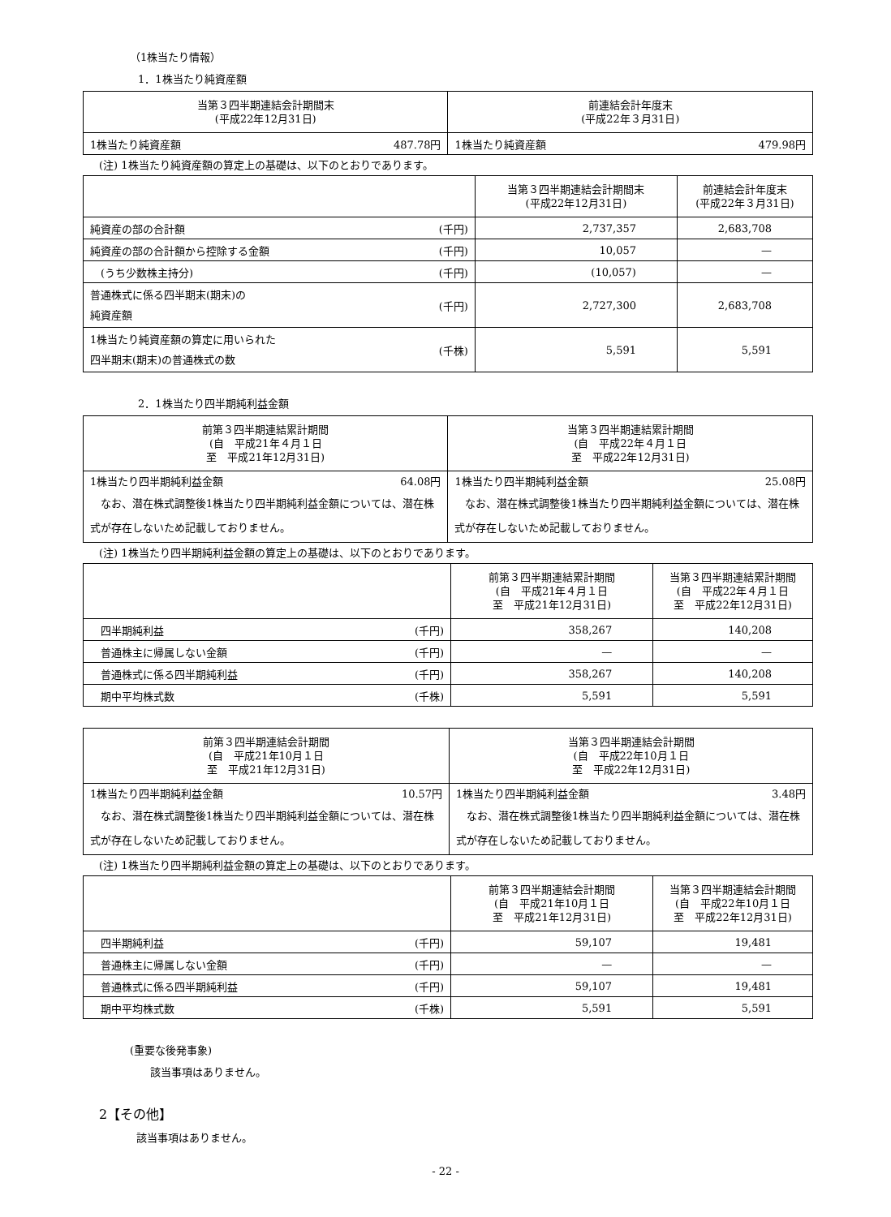（1株当たり情報）
1．1株当たり純資産額
| 当第３四半期連結会計期間末 (平成22年12月31日) | | 前連結会計年度末 (平成22年３月31日) | |
| --- | --- | --- | --- |
| 1株当たり純資産額 | 487.78円 | 1株当たり純資産額 | 479.98円 |
(注) 1株当たり純資産額の算定上の基礎は、以下のとおりであります。
| | | 当第３四半期連結会計期間末 (平成22年12月31日) | 前連結会計年度末 (平成22年３月31日) |
| --- | --- | --- | --- |
| 純資産の部の合計額 | (千円) | 2,737,357 | 2,683,708 |
| 純資産の部の合計額から控除する金額 | (千円) | 10,057 | — |
| (うち少数株主持分) | (千円) | (10,057) | — |
| 普通株式に係る四半期末(期末)の 純資産額 | (千円) | 2,727,300 | 2,683,708 |
| 1株当たり純資産額の算定に用いられた 四半期末(期末)の普通株式の数 | (千株) | 5,591 | 5,591 |
2．1株当たり四半期純利益金額
| 前第３四半期連結累計期間 (自 平成21年４月１日 至 平成21年12月31日) | | 当第３四半期連結累計期間 (自 平成22年４月１日 至 平成22年12月31日) | |
| --- | --- | --- | --- |
| 1株当たり四半期純利益金額 | 64.08円 | 1株当たり四半期純利益金額 | 25.08円 |
| なお、潜在株式調整後1株当たり四半期純利益金額については、潜在株式が存在しないため記載しておりません。 | | なお、潜在株式調整後1株当たり四半期純利益金額については、潜在株式が存在しないため記載しておりません。 | |
(注) 1株当たり四半期純利益金額の算定上の基礎は、以下のとおりであります。
| | | 前第３四半期連結累計期間 (自 平成21年４月１日 至 平成21年12月31日) | 当第３四半期連結累計期間 (自 平成22年４月１日 至 平成22年12月31日) |
| --- | --- | --- | --- |
| 四半期純利益 | (千円) | 358,267 | 140,208 |
| 普通株主に帰属しない金額 | (千円) | — | — |
| 普通株式に係る四半期純利益 | (千円) | 358,267 | 140,208 |
| 期中平均株式数 | (千株) | 5,591 | 5,591 |
| 前第３四半期連結会計期間 (自 平成21年10月１日 至 平成21年12月31日) | | 当第３四半期連結会計期間 (自 平成22年10月１日 至 平成22年12月31日) | |
| --- | --- | --- | --- |
| 1株当たり四半期純利益金額 | 10.57円 | 1株当たり四半期純利益金額 | 3.48円 |
| なお、潜在株式調整後1株当たり四半期純利益金額については、潜在株式が存在しないため記載しておりません。 | | なお、潜在株式調整後1株当たり四半期純利益金額については、潜在株式が存在しないため記載しておりません。 | |
(注) 1株当たり四半期純利益金額の算定上の基礎は、以下のとおりであります。
| | | 前第３四半期連結会計期間 (自 平成21年10月１日 至 平成21年12月31日) | 当第３四半期連結会計期間 (自 平成22年10月１日 至 平成22年12月31日) |
| --- | --- | --- | --- |
| 四半期純利益 | (千円) | 59,107 | 19,481 |
| 普通株主に帰属しない金額 | (千円) | — | — |
| 普通株式に係る四半期純利益 | (千円) | 59,107 | 19,481 |
| 期中平均株式数 | (千株) | 5,591 | 5,591 |
(重要な後発事象)
該当事項はありません。
2【その他】
該当事項はありません。
- 22 -